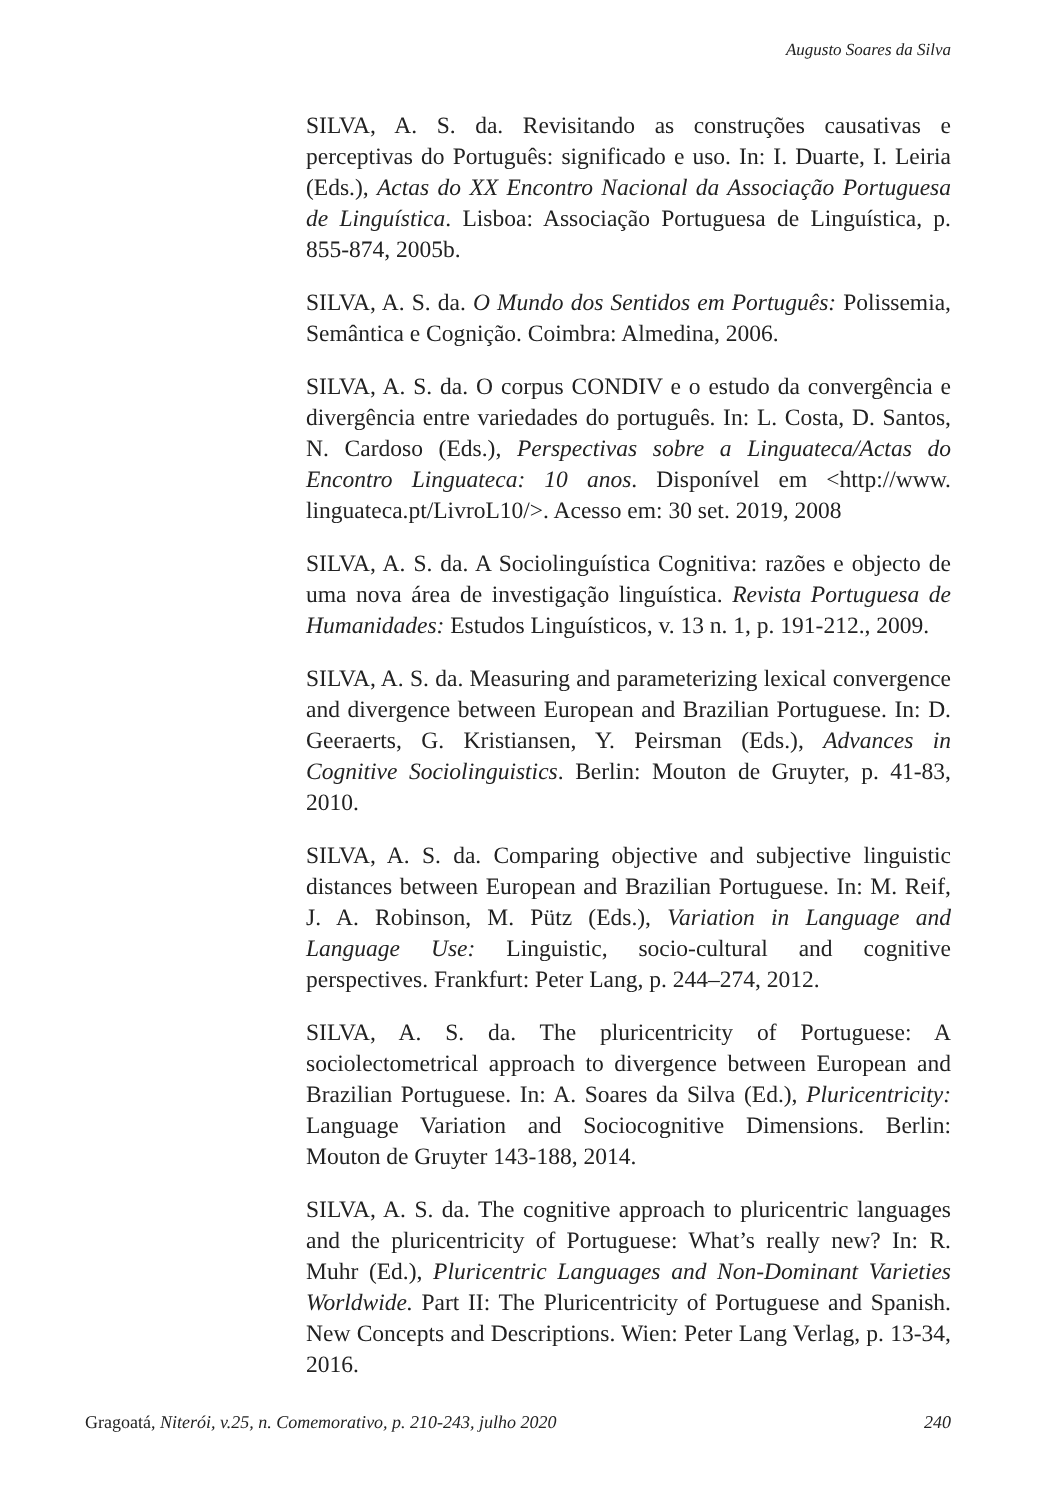Augusto Soares da Silva
SILVA, A. S. da. Revisitando as construções causativas e perceptivas do Português: significado e uso. In: I. Duarte, I. Leiria (Eds.), Actas do XX Encontro Nacional da Associação Portuguesa de Linguística. Lisboa: Associação Portuguesa de Linguística, p. 855-874, 2005b.
SILVA, A. S. da. O Mundo dos Sentidos em Português: Polissemia, Semântica e Cognição. Coimbra: Almedina, 2006.
SILVA, A. S. da. O corpus CONDIV e o estudo da convergência e divergência entre variedades do português. In: L. Costa, D. Santos, N. Cardoso (Eds.), Perspectivas sobre a Linguateca/Actas do Encontro Linguateca: 10 anos. Disponível em <http://www. linguateca.pt/LivroL10/>. Acesso em: 30 set. 2019, 2008
SILVA, A. S. da. A Sociolinguística Cognitiva: razões e objecto de uma nova área de investigação linguística. Revista Portuguesa de Humanidades: Estudos Linguísticos, v. 13 n. 1, p. 191-212., 2009.
SILVA, A. S. da. Measuring and parameterizing lexical convergence and divergence between European and Brazilian Portuguese. In: D. Geeraerts, G. Kristiansen, Y. Peirsman (Eds.), Advances in Cognitive Sociolinguistics. Berlin: Mouton de Gruyter, p. 41-83, 2010.
SILVA, A. S. da. Comparing objective and subjective linguistic distances between European and Brazilian Portuguese. In: M. Reif, J. A. Robinson, M. Pütz (Eds.), Variation in Language and Language Use: Linguistic, socio-cultural and cognitive perspectives. Frankfurt: Peter Lang, p. 244–274, 2012.
SILVA, A. S. da. The pluricentricity of Portuguese: A sociolectometrical approach to divergence between European and Brazilian Portuguese. In: A. Soares da Silva (Ed.), Pluricentricity: Language Variation and Sociocognitive Dimensions. Berlin: Mouton de Gruyter 143-188, 2014.
SILVA, A. S. da. The cognitive approach to pluricentric languages and the pluricentricity of Portuguese: What’s really new? In: R. Muhr (Ed.), Pluricentric Languages and Non-Dominant Varieties Worldwide. Part II: The Pluricentricity of Portuguese and Spanish. New Concepts and Descriptions. Wien: Peter Lang Verlag, p. 13-34, 2016.
Gragoatá, Niterói, v.25, n. Comemorativo, p. 210-243, julho 2020 240